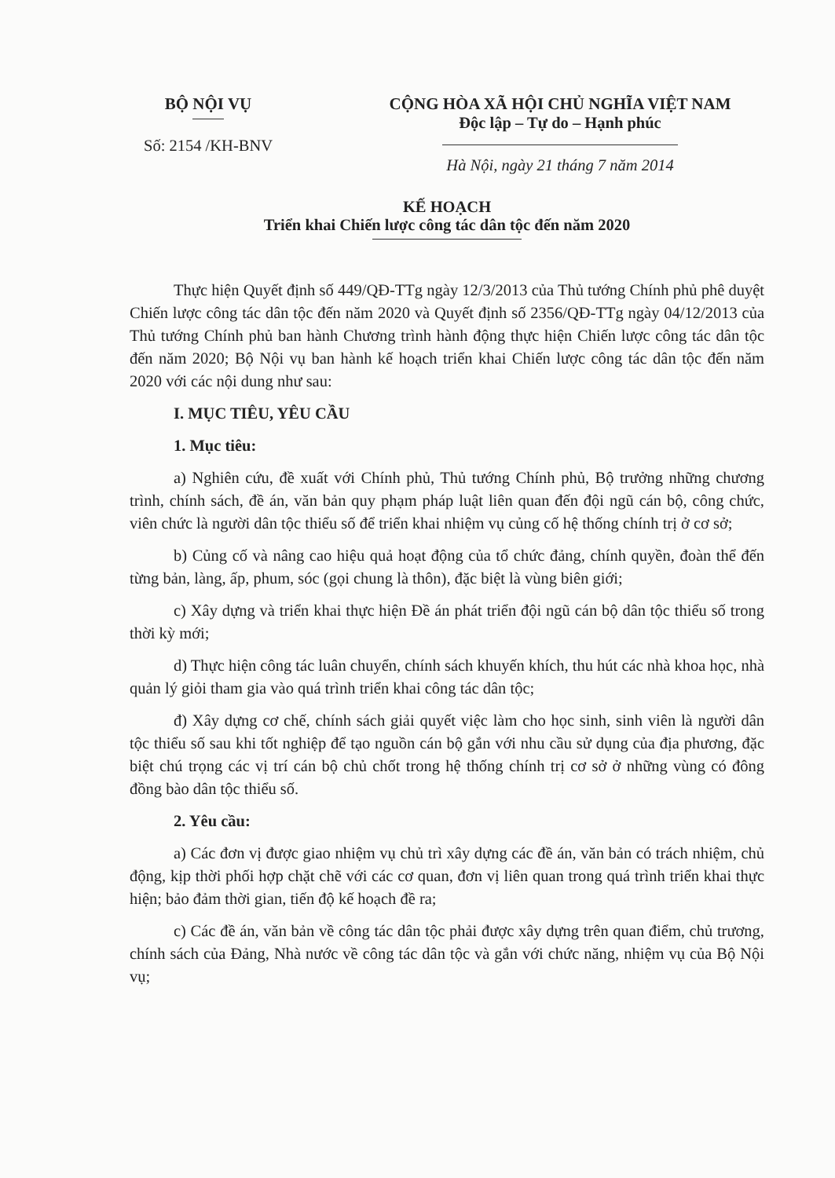BỘ NỘI VỤ
Số: 2154 /KH-BNV
CỘNG HÒA XÃ HỘI CHỦ NGHĨA VIỆT NAM
Độc lập – Tự do – Hạnh phúc
Hà Nội, ngày 21 tháng 7 năm 2014
KẾ HOẠCH
Triển khai Chiến lược công tác dân tộc đến năm 2020
Thực hiện Quyết định số 449/QĐ-TTg ngày 12/3/2013 của Thủ tướng Chính phủ phê duyệt Chiến lược công tác dân tộc đến năm 2020 và Quyết định số 2356/QĐ-TTg ngày 04/12/2013 của Thủ tướng Chính phủ ban hành Chương trình hành động thực hiện Chiến lược công tác dân tộc đến năm 2020; Bộ Nội vụ ban hành kế hoạch triển khai Chiến lược công tác dân tộc đến năm 2020 với các nội dung như sau:
I. MỤC TIÊU, YÊU CẦU
1. Mục tiêu:
a) Nghiên cứu, đề xuất với Chính phủ, Thủ tướng Chính phủ, Bộ trưởng những chương trình, chính sách, đề án, văn bản quy phạm pháp luật liên quan đến đội ngũ cán bộ, công chức, viên chức là người dân tộc thiểu số để triển khai nhiệm vụ củng cố hệ thống chính trị ở cơ sở;
b) Củng cố và nâng cao hiệu quả hoạt động của tổ chức đảng, chính quyền, đoàn thể đến từng bản, làng, ấp, phum, sóc (gọi chung là thôn), đặc biệt là vùng biên giới;
c) Xây dựng và triển khai thực hiện Đề án phát triển đội ngũ cán bộ dân tộc thiểu số trong thời kỳ mới;
d) Thực hiện công tác luân chuyển, chính sách khuyến khích, thu hút các nhà khoa học, nhà quản lý giỏi tham gia vào quá trình triển khai công tác dân tộc;
đ) Xây dựng cơ chế, chính sách giải quyết việc làm cho học sinh, sinh viên là người dân tộc thiểu số sau khi tốt nghiệp để tạo nguồn cán bộ gắn với nhu cầu sử dụng của địa phương, đặc biệt chú trọng các vị trí cán bộ chủ chốt trong hệ thống chính trị cơ sở ở những vùng có đông đồng bào dân tộc thiểu số.
2. Yêu cầu:
a) Các đơn vị được giao nhiệm vụ chủ trì xây dựng các đề án, văn bản có trách nhiệm, chủ động, kịp thời phối hợp chặt chẽ với các cơ quan, đơn vị liên quan trong quá trình triển khai thực hiện; bảo đảm thời gian, tiến độ kế hoạch đề ra;
c) Các đề án, văn bản về công tác dân tộc phải được xây dựng trên quan điểm, chủ trương, chính sách của Đảng, Nhà nước về công tác dân tộc và gắn với chức năng, nhiệm vụ của Bộ Nội vụ;